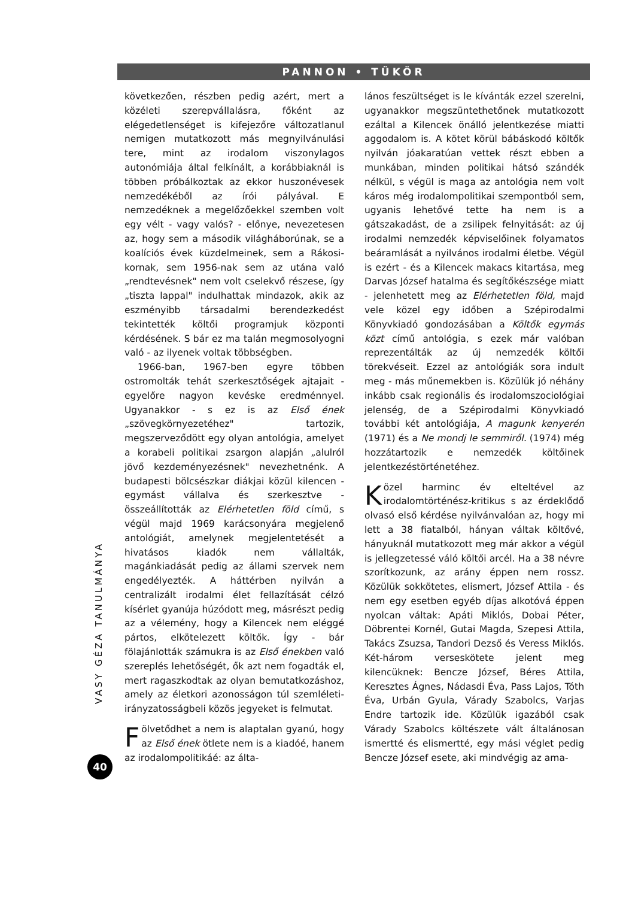PANNON • TÜKÖR
VASY GÉZA TANULMÁNYA
40
következően, részben pedig azért, mert a közéleti szerepvállalásra, főként az elégedetlenséget is kifejezőre változatlanul nemigen mutatkozott más megnyilvánulási tere, mint az irodalom viszonylagos autonómiája által felkínált, a korábbiaknál is többen próbálkoztak az ekkor huszonévesek nemzedékéből az írói pályával. E nemzedéknek a megelőzőekkel szemben volt egy vélt - vagy valós? - előnye, nevezetesen az, hogy sem a második világháborúnak, se a koalíciós évek küzdelmeinek, sem a Rákosi-kornak, sem 1956-nak sem az utána való „rendtevésnek" nem volt cselekvő részese, így „tiszta lappal" indulhattak mindazok, akik az eszményibb társadalmi berendezkedést tekintették költői programjuk központi kérdésének. S bár ez ma talán megmosolyogni való - az ilyenek voltak többségben.
1966-ban, 1967-ben egyre többen ostromolták tehát szerkesztőségek ajtajait - egyelőre nagyon kevéske eredménnyel. Ugyanakkor - s ez is az Első ének „szövegkörnyezetéhez" tartozik, megszerveződött egy olyan antológia, amelyet a korabeli politikai zsargon alapján „alulról jövő kezdeményezésnek" nevezhetnénk. A budapesti bölcsészkar diákjai közül kilencen - egymást vállalva és szerkesztve - összeállították az Elérhetetlen föld című, s végül majd 1969 karácsonyára megjelenő antológiát, amelynek megjelentetését a hivatásos kiadók nem vállalták, magánkiadását pedig az állami szervek nem engedélyezték. A háttérben nyilván a centralizált irodalmi élet fellazítását célzó kísérlet gyanúja húzódott meg, másrészt pedig az a vélemény, hogy a Kilencek nem eléggé pártos, elkötelezett költők. Így - bár fölajánlották számukra is az Első énekben való szereplés lehetőségét, ők azt nem fogadták el, mert ragaszkodtak az olyan bemutatkozáshoz, amely az életkori azonosságon túl szemléleti-irányzatosságbeli közös jegyeket is felmutat.
Fölvetődhet a nem is alaptalan gyanú, hogy az Első ének ötlete nem is a kiadóé, hanem az irodalompolitikáé: az álta-
lános feszültséget is le kívánták ezzel szerelni, ugyanakkor megszüntethetőnek mutatkozott ezáltal a Kilencek önálló jelentkezése miatti aggodalom is. A kötet körül bábáskodó költők nyilván jóakaratúan vettek részt ebben a munkában, minden politikai hátsó szándék nélkül, s végül is maga az antológia nem volt káros még irodalompolitikai szempontból sem, ugyanis lehetővé tette ha nem is a gátszakadást, de a zsilipek felnyitását: az új irodalmi nemzedék képviselőinek folyamatos beáramlását a nyilvános irodalmi életbe. Végül is ezért - és a Kilencek makacs kitartása, meg Darvas József hatalma és segítőkészsége miatt - jelenhetett meg az Elérhetetlen föld, majd vele közel egy időben a Szépirodalmi Könyvkiadó gondozásában a Költők egymás közt című antológia, s ezek már valóban reprezentálták az új nemzedék költői törekvéseit. Ezzel az antológiák sora indult meg - más műnemekben is. Közülük jó néhány inkább csak regionális és irodalomszociológiai jelenség, de a Szépirodalmi Könyvkiadó további két antológiája, A magunk kenyerén (1971) és a Ne mondj le semmiről. (1974) még hozzátartozik e nemzedék költőinek jelentkezéstörténetéhez.
Közel harminc év elteltével az irodalomtörténész-kritikus s az érdeklődő olvasó első kérdése nyilvánvalóan az, hogy mi lett a 38 fiatalból, hányan váltak költővé, hányuknál mutatkozott meg már akkor a végül is jellegzetessé váló költői arcél. Ha a 38 névre szorítkozunk, az arány éppen nem rossz. Közülük sokkötetes, elismert, József Attila - és nem egy esetben egyéb díjas alkotóvá éppen nyolcan váltak: Apáti Miklós, Dobai Péter, Döbrentei Kornél, Gutai Magda, Szepesi Attila, Takács Zsuzsa, Tandori Dezső és Veress Miklós. Két-három verseskötete jelent meg kilencüknek: Bencze József, Béres Attila, Keresztes Ágnes, Nádasdi Éva, Pass Lajos, Tóth Éva, Urbán Gyula, Várady Szabolcs, Varjas Endre tartozik ide. Közülük igazából csak Várady Szabolcs költészete vált általánosan ismertté és elismertté, egy mási véglet pedig Bencze József esete, aki mindvégig az ama-